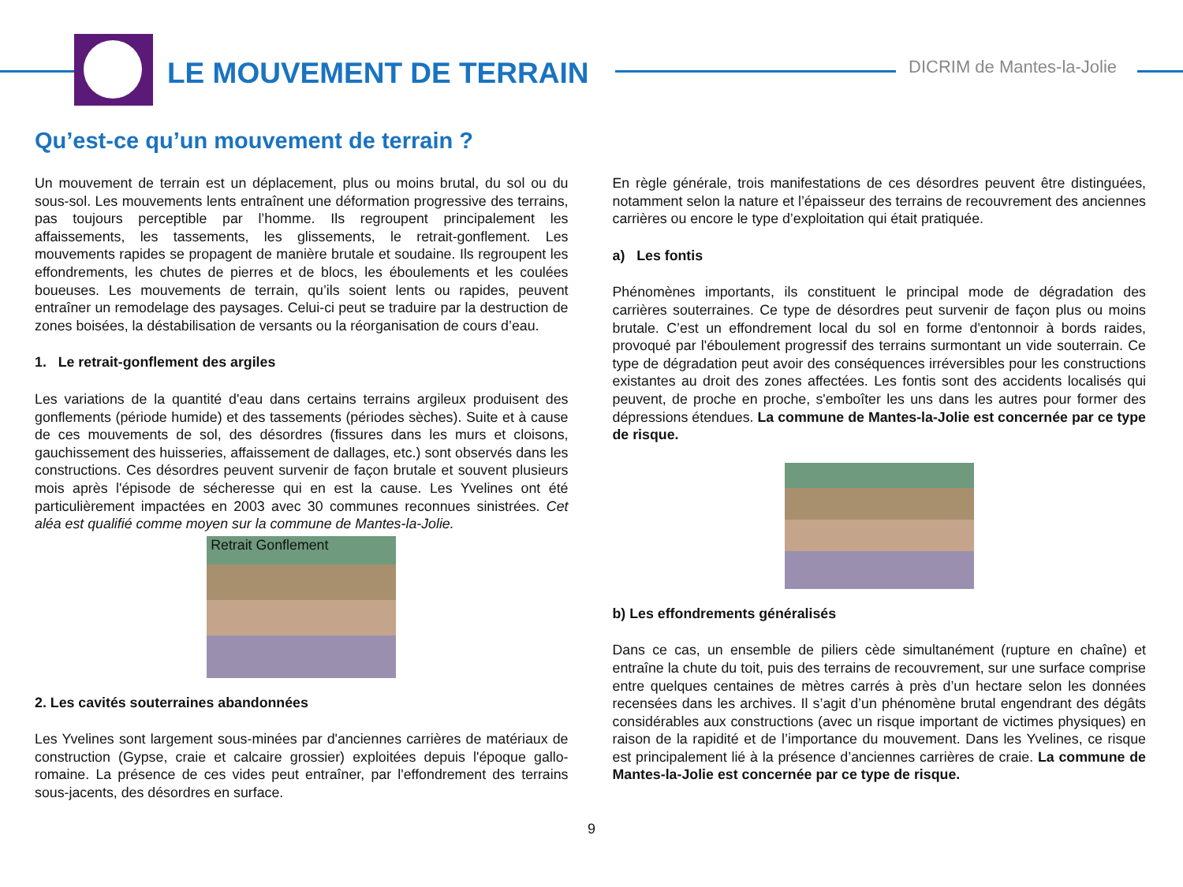LE MOUVEMENT DE TERRAIN DICRIM de Mantes-la-Jolie
Qu’est-ce qu’un mouvement de terrain ?
Un mouvement de terrain est un déplacement, plus ou moins brutal, du sol ou du sous-sol. Les mouvements lents entraînent une déformation progressive des terrains, pas toujours perceptible par l’homme. Ils regroupent principalement les affaissements, les tassements, les glissements, le retrait-gonflement. Les mouvements rapides se propagent de manière brutale et soudaine. Ils regroupent les effondrements, les chutes de pierres et de blocs, les éboulements et les coulées boueuses. Les mouvements de terrain, qu’ils soient lents ou rapides, peuvent entraîner un remodelage des paysages. Celui-ci peut se traduire par la destruction de zones boisées, la déstabilisation de versants ou la réorganisation de cours d’eau.
1. Le retrait-gonflement des argiles
Les variations de la quantité d'eau dans certains terrains argileux produisent des gonflements (période humide) et des tassements (périodes sèches). Suite et à cause de ces mouvements de sol, des désordres (fissures dans les murs et cloisons, gauchissement des huisseries, affaissement de dallages, etc.) sont observés dans les constructions. Ces désordres peuvent survenir de façon brutale et souvent plusieurs mois après l'épisode de sécheresse qui en est la cause. Les Yvelines ont été particulièrement impactées en 2003 avec 30 communes reconnues sinistrées. Cet aléa est qualifié comme moyen sur la commune de Mantes-la-Jolie.
Retrait Gonflement
2. Les cavités souterraines abandonnées
Les Yvelines sont largement sous-minées par d'anciennes carrières de matériaux de construction (Gypse, craie et calcaire grossier) exploitées depuis l'époque gallo-romaine. La présence de ces vides peut entraîner, par l'effondrement des terrains sous-jacents, des désordres en surface.
En règle générale, trois manifestations de ces désordres peuvent être distinguées, notamment selon la nature et l’épaisseur des terrains de recouvrement des anciennes carrières ou encore le type d’exploitation qui était pratiquée.
a) Les fontis
Phénomènes importants, ils constituent le principal mode de dégradation des carrières souterraines. Ce type de désordres peut survenir de façon plus ou moins brutale. C’est un effondrement local du sol en forme d'entonnoir à bords raides, provoqué par l'éboulement progressif des terrains surmontant un vide souterrain. Ce type de dégradation peut avoir des conséquences irréversibles pour les constructions existantes au droit des zones affectées. Les fontis sont des accidents localisés qui peuvent, de proche en proche, s'emboîter les uns dans les autres pour former des dépressions étendues. La commune de Mantes-la-Jolie est concernée par ce type de risque.
b) Les effondrements généralisés
Dans ce cas, un ensemble de piliers cède simultanément (rupture en chaîne) et entraîne la chute du toit, puis des terrains de recouvrement, sur une surface comprise entre quelques centaines de mètres carrés à près d’un hectare selon les données recensées dans les archives. Il s’agit d’un phénomène brutal engendrant des dégâts considérables aux constructions (avec un risque important de victimes physiques) en raison de la rapidité et de l’importance du mouvement. Dans les Yvelines, ce risque est principalement lié à la présence d’anciennes carrières de craie. La commune de Mantes-la-Jolie est concernée par ce type de risque.
9